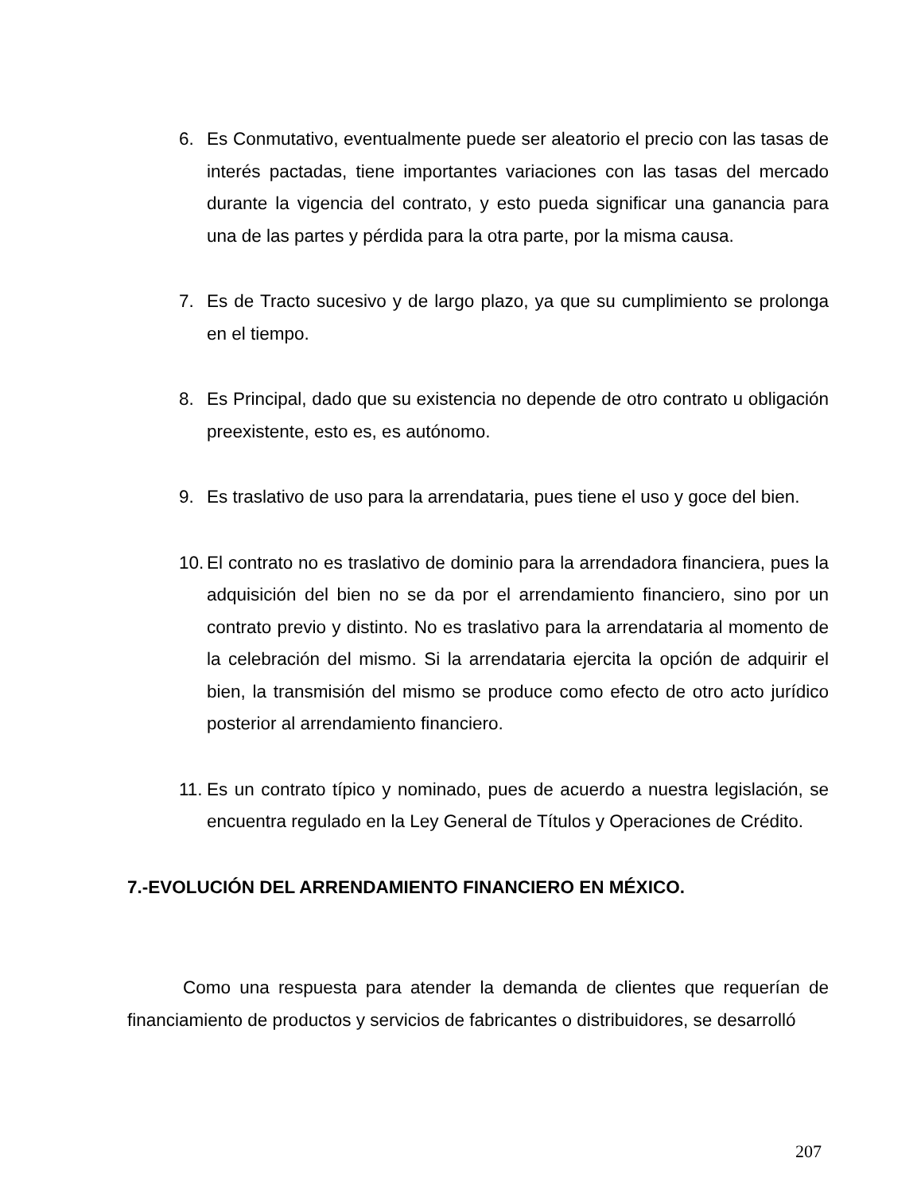6. Es Conmutativo, eventualmente puede ser aleatorio el precio con las tasas de interés pactadas, tiene importantes variaciones con las tasas del mercado durante la vigencia del contrato, y esto pueda significar una ganancia para una de las partes y pérdida para la otra parte, por la misma causa.
7. Es de Tracto sucesivo y de largo plazo, ya que su cumplimiento se prolonga en el tiempo.
8. Es Principal, dado que su existencia no depende de otro contrato u obligación preexistente, esto es, es autónomo.
9. Es traslativo de uso para la arrendataria, pues tiene el uso y goce del bien.
10. El contrato no es traslativo de dominio para la arrendadora financiera, pues la adquisición del bien no se da por el arrendamiento financiero, sino por un contrato previo y distinto. No es traslativo para la arrendataria al momento de la celebración del mismo. Si la arrendataria ejercita la opción de adquirir el bien, la transmisión del mismo se produce como efecto de otro acto jurídico posterior al arrendamiento financiero.
11. Es un contrato típico y nominado, pues de acuerdo a nuestra legislación, se encuentra regulado en la Ley General de Títulos y Operaciones de Crédito.
7.-EVOLUCIÓN DEL ARRENDAMIENTO FINANCIERO EN MÉXICO.
Como una respuesta para atender la demanda de clientes que requerían de financiamiento de productos y servicios de fabricantes o distribuidores, se desarrolló
207